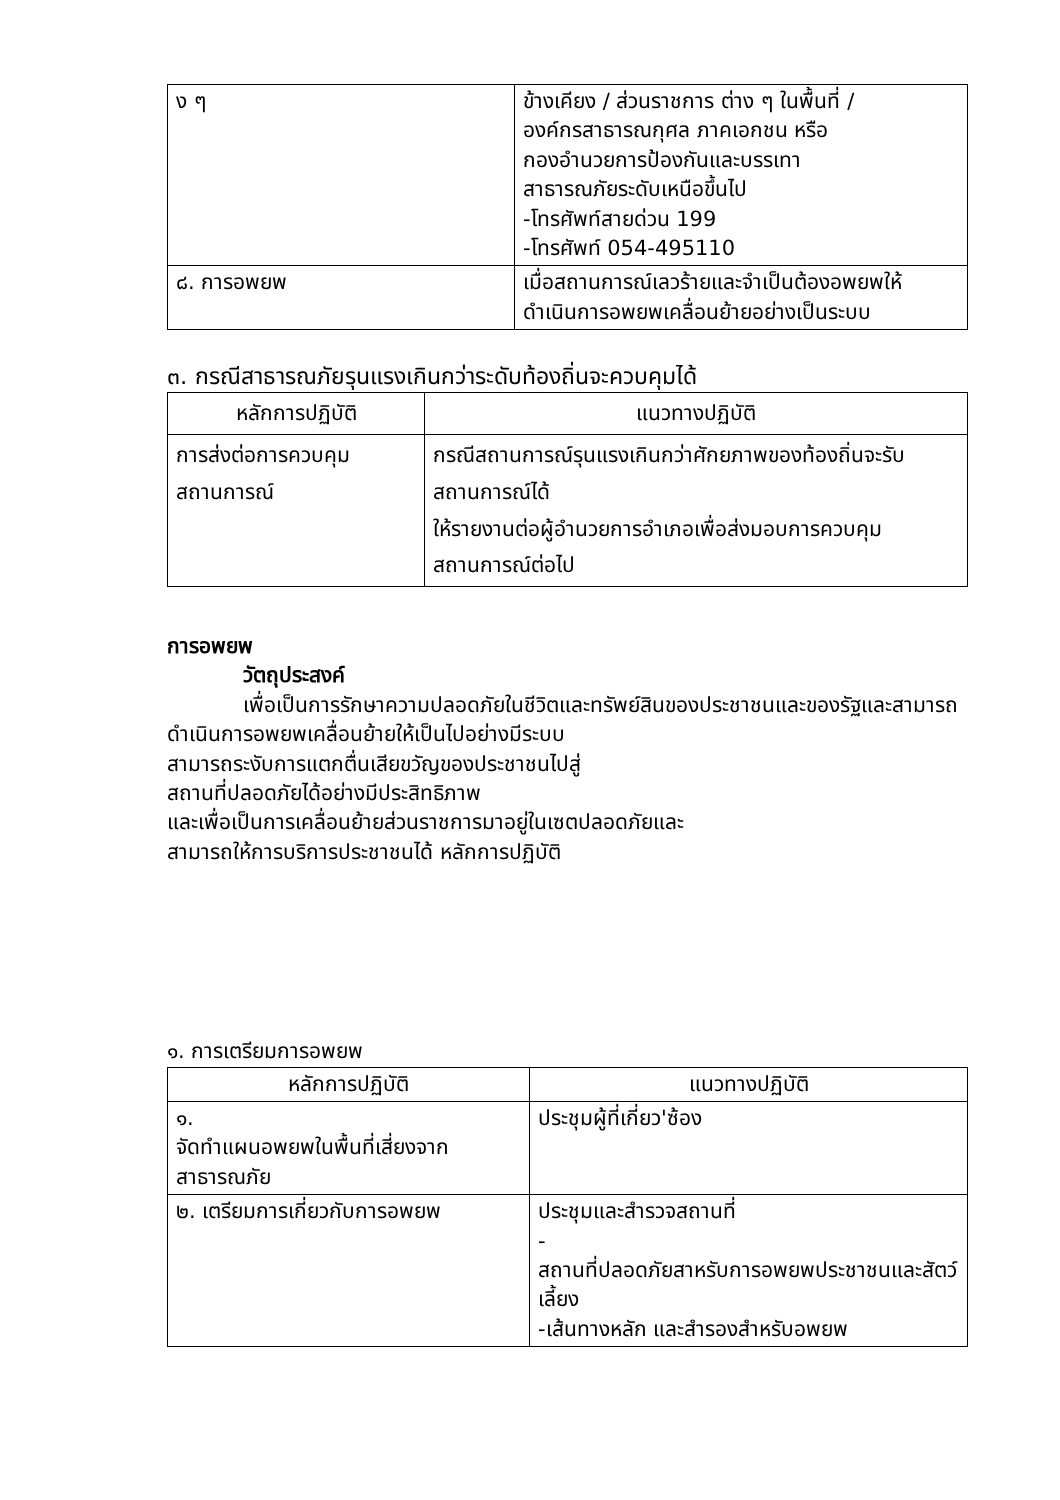| ง ๆ | ข้างเคียง / ส่วนราชการ ต่าง ๆ ในพื้นที่ / องค์กรสาธารณกุศล ภาคเอกชน หรือ กองอำนวยการป้องกันและบรรเทา สาธารณภัยระดับเหนือขึ้นไป -โทรศัพท์สายด่วน 199 -โทรศัพท์ 054-495110 |
| ๘. การอพยพ | เมื่อสถานการณ์เลวร้ายและจำเป็นต้องอพยพให้ ดำเนินการอพยพเคลื่อนย้ายอย่างเป็นระบบ |
๓. กรณีสาธารณภัยรุนแรงเกินกว่าระดับท้องถิ่นจะควบคุมได้
| หลักการปฏิบัติ | แนวทางปฏิบัติ |
| --- | --- |
| การส่งต่อการควบคุมสถานการณ์ | กรณีสถานการณ์รุนแรงเกินกว่าศักยภาพของท้องถิ่นจะรับสถานการณ์ได้ ให้รายงานต่อผู้อำนวยการอำเภอเพื่อส่งมอบการควบคุมสถานการณ์ต่อไป |
การอพยพ
วัตถุประสงค์
เพื่อเป็นการรักษาความปลอดภัยในชีวิตและทรัพย์สินของประชาชนและของรัฐและสามารถ
ดำเนินการอพยพเคลื่อนย้ายให้เป็นไปอย่างมีระบบ
สามารถระงับการแตกตื่นเสียขวัญของประชาชนไปสู่
สถานที่ปลอดภัยได้อย่างมีประสิทธิภาพ
และเพื่อเป็นการเคลื่อนย้ายส่วนราชการมาอยู่ในเซตปลอดภัยและ
สามารถให้การบริการประชาชนได้ หลักการปฏิบัติ
๑. การเตรียมการอพยพ
| หลักการปฏิบัติ | แนวทางปฏิบัติ |
| --- | --- |
| ๑. จัดทำแผนอพยพในพื้นที่เสี่ยงจากสาธารณภัย | ประชุมผู้ที่เกี่ยว'ซ้อง |
| ๒. เตรียมการเกี่ยวกับการอพยพ | ประชุมและสำรวจสถานที่ - สถานที่ปลอดภัยสาหรับการอพยพประชาชนและสัตว์เลี้ยง -เส้นทางหลัก และสำรองสำหรับอพยพ |